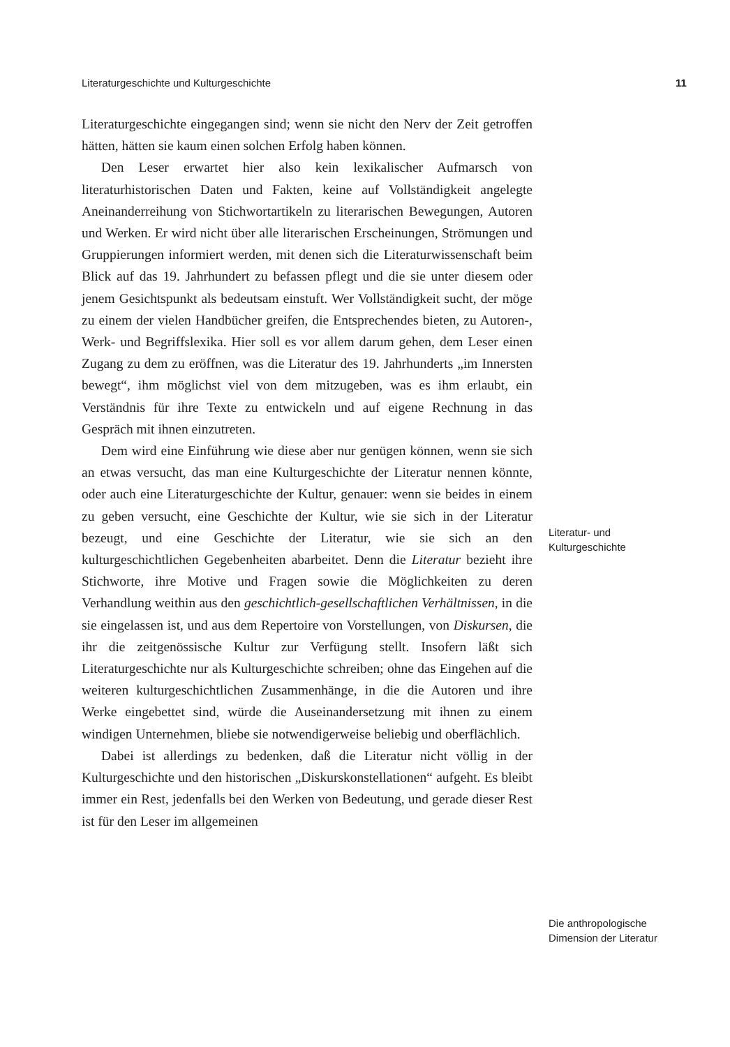Literaturgeschichte und Kulturgeschichte 11
Literaturgeschichte eingegangen sind; wenn sie nicht den Nerv der Zeit getroffen hätten, hätten sie kaum einen solchen Erfolg haben können.
Den Leser erwartet hier also kein lexikalischer Aufmarsch von literaturhistorischen Daten und Fakten, keine auf Vollständigkeit angelegte Aneinanderreihung von Stichwortartikeln zu literarischen Bewegungen, Autoren und Werken. Er wird nicht über alle literarischen Erscheinungen, Strömungen und Gruppierungen informiert werden, mit denen sich die Literaturwissenschaft beim Blick auf das 19. Jahrhundert zu befassen pflegt und die sie unter diesem oder jenem Gesichtspunkt als bedeutsam einstuft. Wer Vollständigkeit sucht, der möge zu einem der vielen Handbücher greifen, die Entsprechendes bieten, zu Autoren-, Werk- und Begriffslexika. Hier soll es vor allem darum gehen, dem Leser einen Zugang zu dem zu eröffnen, was die Literatur des 19. Jahrhunderts „im Innersten bewegt“, ihm möglichst viel von dem mitzugeben, was es ihm erlaubt, ein Verständnis für ihre Texte zu entwickeln und auf eigene Rechnung in das Gespräch mit ihnen einzutreten.
Dem wird eine Einführung wie diese aber nur genügen können, wenn sie sich an etwas versucht, das man eine Kulturgeschichte der Literatur nennen könnte, oder auch eine Literaturgeschichte der Kultur, genauer: wenn sie beides in einem zu geben versucht, eine Geschichte der Kultur, wie sie sich in der Literatur bezeugt, und eine Geschichte der Literatur, wie sie sich an den kulturgeschichtlichen Gegebenheiten abarbeitet. Denn die Literatur bezieht ihre Stichworte, ihre Motive und Fragen sowie die Möglichkeiten zu deren Verhandlung weithin aus den geschichtlich-gesellschaftlichen Verhältnissen, in die sie eingelassen ist, und aus dem Repertoire von Vorstellungen, von Diskursen, die ihr die zeitgenössische Kultur zur Verfügung stellt. Insofern läßt sich Literaturgeschichte nur als Kulturgeschichte schreiben; ohne das Eingehen auf die weiteren kulturgeschichtlichen Zusammenhänge, in die die Autoren und ihre Werke eingebettet sind, würde die Auseinandersetzung mit ihnen zu einem windigen Unternehmen, bliebe sie notwendigerweise beliebig und oberflächlich.
Dabei ist allerdings zu bedenken, daß die Literatur nicht völlig in der Kulturgeschichte und den historischen „Diskurskonstellationen“ aufgeht. Es bleibt immer ein Rest, jedenfalls bei den Werken von Bedeutung, und gerade dieser Rest ist für den Leser im allgemeinen
Literatur- und
Kulturgeschichte
Die anthropologische
Dimension der Literatur